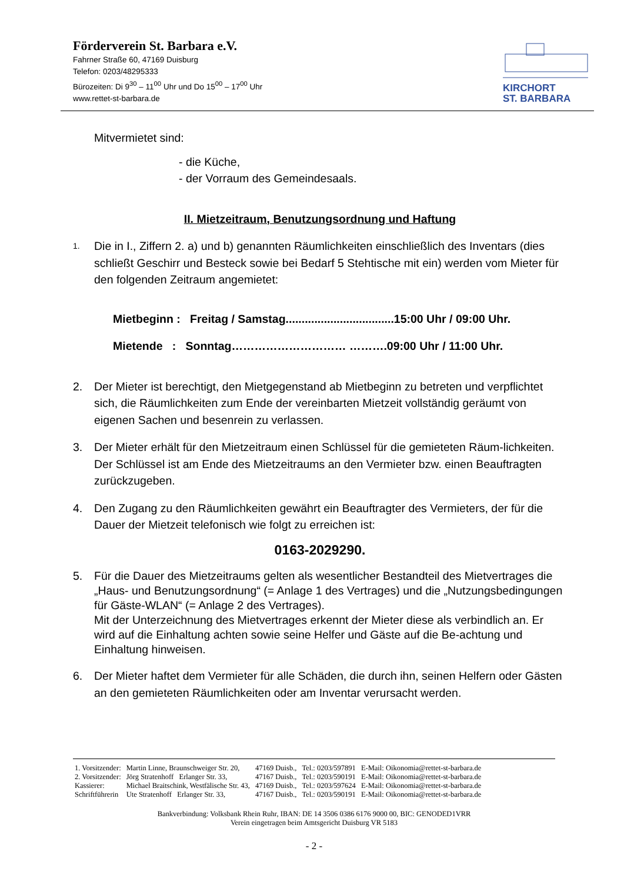Förderverein St. Barbara e.V.
Fahrner Straße 60, 47169 Duisburg
Telefon: 0203/48295333
Bürozeiten: Di 9<sup>30</sup> – 11<sup>00</sup> Uhr und Do 15<sup>00</sup> – 17<sup>00</sup> Uhr
www.rettet-st-barbara.de
KIRCHORT
ST. BARBARA
Mitvermietet sind:
- die Küche,
- der Vorraum des Gemeindesaals.
II. Mietzeitraum, Benutzungsordnung und Haftung
1. Die in I., Ziffern 2. a) und b) genannten Räumlichkeiten einschließlich des Inventars (dies schließt Geschirr und Besteck sowie bei Bedarf 5 Stehtische mit ein) werden vom Mieter für den folgenden Zeitraum angemietet:
Mietbeginn : Freitag / Samstag..................................15:00 Uhr / 09:00 Uhr.
Mietende : Sonntag………………………… ……….09:00 Uhr / 11:00 Uhr.
2. Der Mieter ist berechtigt, den Mietgegenstand ab Mietbeginn zu betreten und verpflichtet sich, die Räumlichkeiten zum Ende der vereinbarten Mietzeit vollständig geräumt von eigenen Sachen und besenrein zu verlassen.
3. Der Mieter erhält für den Mietzeitraum einen Schlüssel für die gemieteten Räum-lichkeiten. Der Schlüssel ist am Ende des Mietzeitraums an den Vermieter bzw. einen Beauftragten zurückzugeben.
4. Den Zugang zu den Räumlichkeiten gewährt ein Beauftragter des Vermieters, der für die Dauer der Mietzeit telefonisch wie folgt zu erreichen ist:
0163-2029290.
5. Für die Dauer des Mietzeitraums gelten als wesentlicher Bestandteil des Mietvertrages die „Haus- und Benutzungsordnung“ (= Anlage 1 des Vertrages) und die „Nutzungsbedingungen für Gäste-WLAN“ (= Anlage 2 des Vertrages).
Mit der Unterzeichnung des Mietvertrages erkennt der Mieter diese als verbindlich an. Er wird auf die Einhaltung achten sowie seine Helfer und Gäste auf die Be-achtung und Einhaltung hinweisen.
6. Der Mieter haftet dem Vermieter für alle Schäden, die durch ihn, seinen Helfern oder Gästen an den gemieteten Räumlichkeiten oder am Inventar verursacht werden.
| 1. Vorsitzender: | Martin Linne, Braunschweiger Str. 20, | 47169 Duisb., | Tel.: 0203/597891 | E-Mail: Oikonomia@rettet-st-barbara.de |
| 2. Vorsitzender: | Jörg Stratenhoff Erlanger Str. 33, | 47167 Duisb., | Tel.: 0203/590191 | E-Mail: Oikonomia@rettet-st-barbara.de |
| Kassierer: | Michael Braitschink, Westfälische Str. 43, | 47169 Duisb., | Tel.: 0203/597624 | E-Mail: Oikonomia@rettet-st-barbara.de |
| Schriftführerin | Ute Stratenhoff Erlanger Str. 33, | 47167 Duisb., | Tel.: 0203/590191 | E-Mail: Oikonomia@rettet-st-barbara.de |
Bankverbindung: Volksbank Rhein Ruhr, IBAN: DE 14 3506 0386 6176 9000 00, BIC: GENODED1VRR
Verein eingetragen beim Amtsgericht Duisburg VR 5183
- 2 -